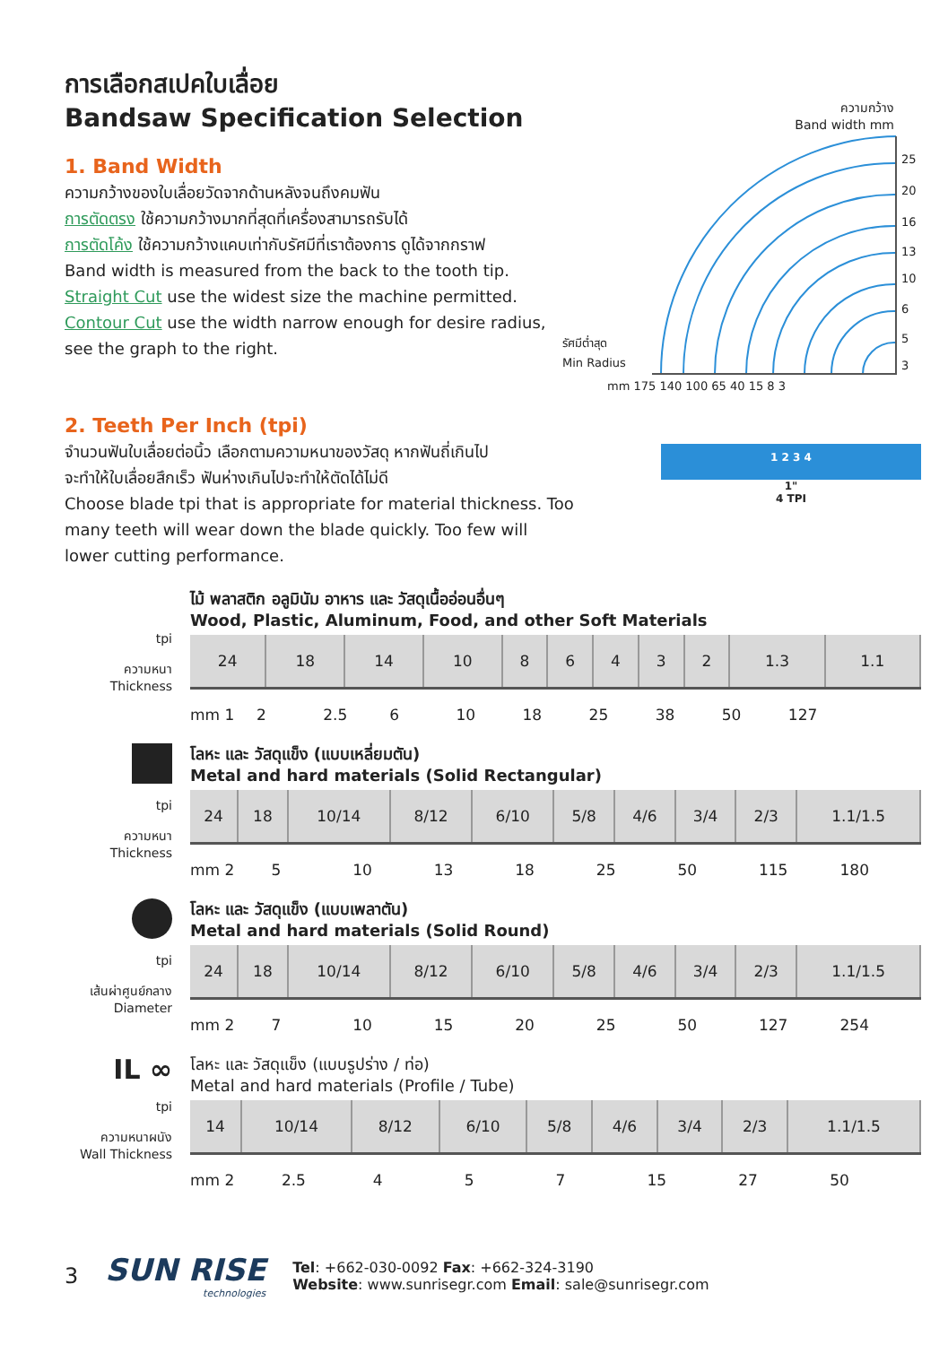การเลือกสเปคใบเลื่อย
Bandsaw Specification Selection
1. Band Width
ความกว้างของใบเลื่อยวัดจากด้านหลังจนถึงคมฟัน
การตัดตรง ใช้ความกว้างมากที่สุดที่เครื่องสามารถรับได้
การตัดโค้ง ใช้ความกว้างแคบเท่ากับรัศมีที่เราต้องการ ดูได้จากกราฟ
Band width is measured from the back to the tooth tip.
Straight Cut use the widest size the machine permitted.
Contour Cut use the width narrow enough for desire radius,
see the graph to the right.
ความกว้าง
Band width mm
25
20
16
13
10
6
5
3
mm 175 140 100 65 40 15 8 3
รัศมีต่ำสุด
Min Radius
2. Teeth Per Inch (tpi)
จำนวนฟันใบเลื่อยต่อนิ้ว เลือกตามความหนาของวัสดุ หากฟันถี่เกินไป
จะทำให้ใบเลื่อยสึกเร็ว ฟันห่างเกินไปจะทำให้ตัดได้ไม่ดี
Choose blade tpi that is appropriate for material thickness. Too
many teeth will wear down the blade quickly. Too few will
lower cutting performance.
1 2 3 4
1"
4 TPI
tpi
ความหนา
Thickness
ไม้ พลาสติก อลูมินัม อาหาร และ วัสดุเนื้ออ่อนอื่นๆ
Wood, Plastic, Aluminum, Food, and other Soft Materials
| 24 | 18 | 14 | 10 | 8 | 6 | 4 | 3 | 2 | 1.3 | 1.1 |
mm 1 2 2.5 6 10 18 25 38 50 127
tpi
ความหนา
Thickness
โลหะ และ วัสดุแข็ง (แบบเหลี่ยมตัน)
Metal and hard materials (Solid Rectangular)
| 24 | 18 | 10/14 | 8/12 | 6/10 | 5/8 | 4/6 | 3/4 | 2/3 | 1.1/1.5 |
mm 2 5 10 13 18 25 50 115 180
tpi
เส้นผ่าศูนย์กลาง
Diameter
โลหะ และ วัสดุแข็ง (แบบเพลาตัน)
Metal and hard materials (Solid Round)
| 24 | 18 | 10/14 | 8/12 | 6/10 | 5/8 | 4/6 | 3/4 | 2/3 | 1.1/1.5 |
mm 2 7 10 15 20 25 50 127 254
IL ∞
tpi
ความหนาผนัง
Wall Thickness
โลหะ และ วัสดุแข็ง (แบบรูปร่าง / ท่อ)
Metal and hard materials (Profile / Tube)
| 14 | 10/14 | 8/12 | 6/10 | 5/8 | 4/6 | 3/4 | 2/3 | 1.1/1.5 |
mm 2 2.5 4 5 7 15 27 50
3
SUN RISE
technologies
Tel: +662-030-0092 Fax: +662-324-3190
Website: www.sunrisegr.com Email: sale@sunrisegr.com